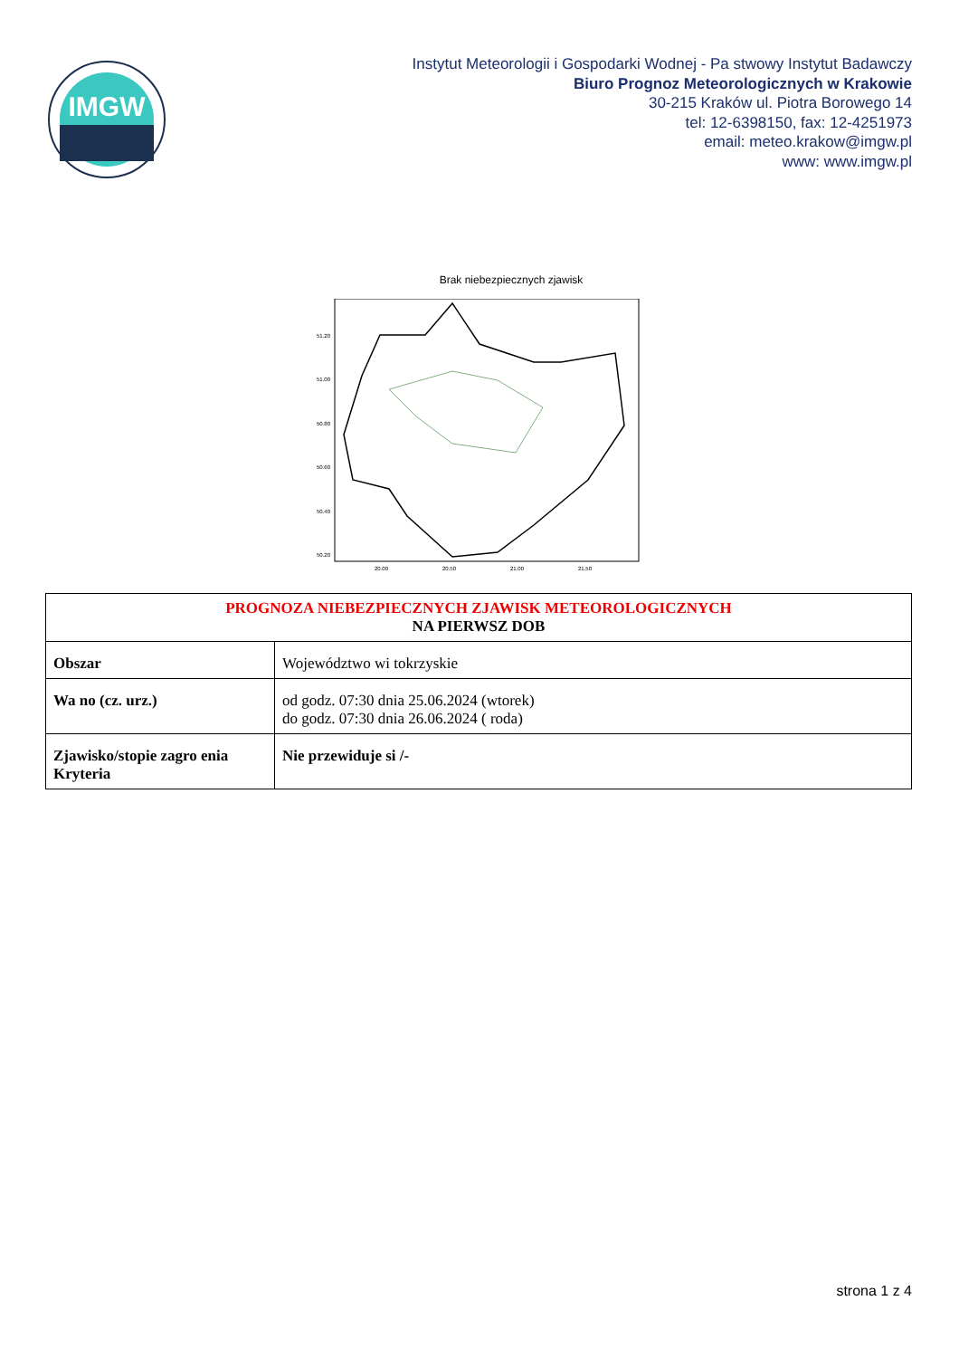IMGW
Instytut Meteorologii i Gospodarki Wodnej - Pa stwowy Instytut Badawczy
Biuro Prognoz Meteorologicznych w Krakowie
30-215 Kraków ul. Piotra Borowego 14
tel: 12-6398150, fax: 12-4251973
email: meteo.krakow@imgw.pl
www: www.imgw.pl
Brak niebezpiecznych zjawisk
51.20
51.00
50.80
50.60
50.40
50.20
20.00
20.50
21.00
21.50
| PROGNOZA NIEBEZPIECZNYCH ZJAWISK METEOROLOGICZNYCH NA PIERWSZ DOB | |
| Obszar | Województwo wi tokrzyskie |
| Wa no (cz. urz.) | od godz. 07:30 dnia 25.06.2024 (wtorek) do godz. 07:30 dnia 26.06.2024 ( roda) |
| Zjawisko/stopie zagro enia Kryteria | Nie przewiduje si /- |
strona 1 z 4